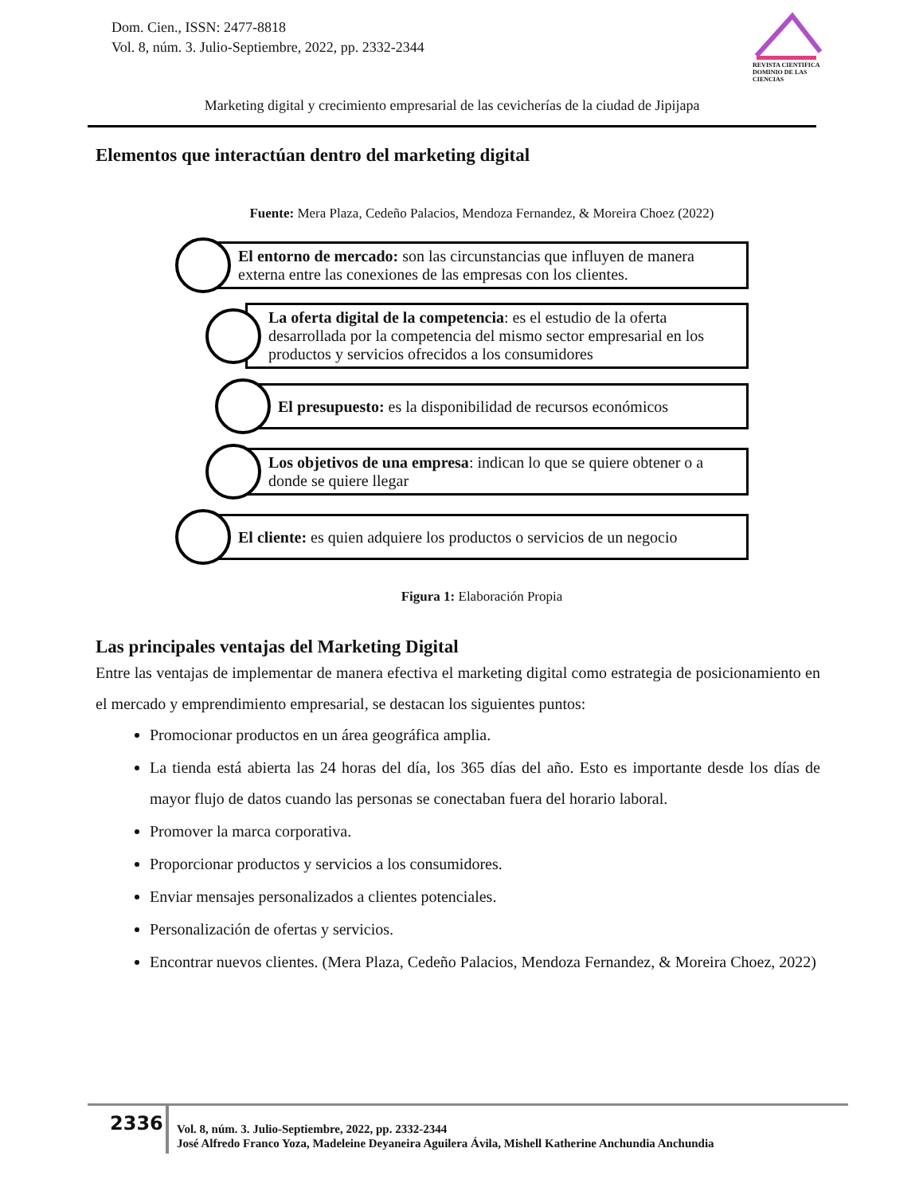Dom. Cien., ISSN: 2477-8818
Vol. 8, núm. 3. Julio-Septiembre, 2022, pp. 2332-2344
REVISTA CIENTIFICA DOMINIO DE LAS CIENCIAS
Marketing digital y crecimiento empresarial de las cevicherías de la ciudad de Jipijapa
Elementos que interactúan dentro del marketing digital
Fuente: Mera Plaza, Cedeño Palacios, Mendoza Fernandez, & Moreira Choez (2022)
El entorno de mercado: son las circunstancias que influyen de manera externa entre las conexiones de las empresas con los clientes.
La oferta digital de la competencia: es el estudio de la oferta desarrollada por la competencia del mismo sector empresarial en los productos y servicios ofrecidos a los consumidores
El presupuesto: es la disponibilidad de recursos económicos
Los objetivos de una empresa: indican lo que se quiere obtener o a donde se quiere llegar
El cliente: es quien adquiere los productos o servicios de un negocio
Figura 1: Elaboración Propia
Las principales ventajas del Marketing Digital
Entre las ventajas de implementar de manera efectiva el marketing digital como estrategia de posicionamiento en el mercado y emprendimiento empresarial, se destacan los siguientes puntos:
Promocionar productos en un área geográfica amplia.
La tienda está abierta las 24 horas del día, los 365 días del año. Esto es importante desde los días de mayor flujo de datos cuando las personas se conectaban fuera del horario laboral.
Promover la marca corporativa.
Proporcionar productos y servicios a los consumidores.
Enviar mensajes personalizados a clientes potenciales.
Personalización de ofertas y servicios.
Encontrar nuevos clientes. (Mera Plaza, Cedeño Palacios, Mendoza Fernandez, & Moreira Choez, 2022)
2336
Vol. 8, núm. 3. Julio-Septiembre, 2022, pp. 2332-2344
José Alfredo Franco Yoza, Madeleine Deyaneira Aguilera Ávila, Mishell Katherine Anchundia Anchundia